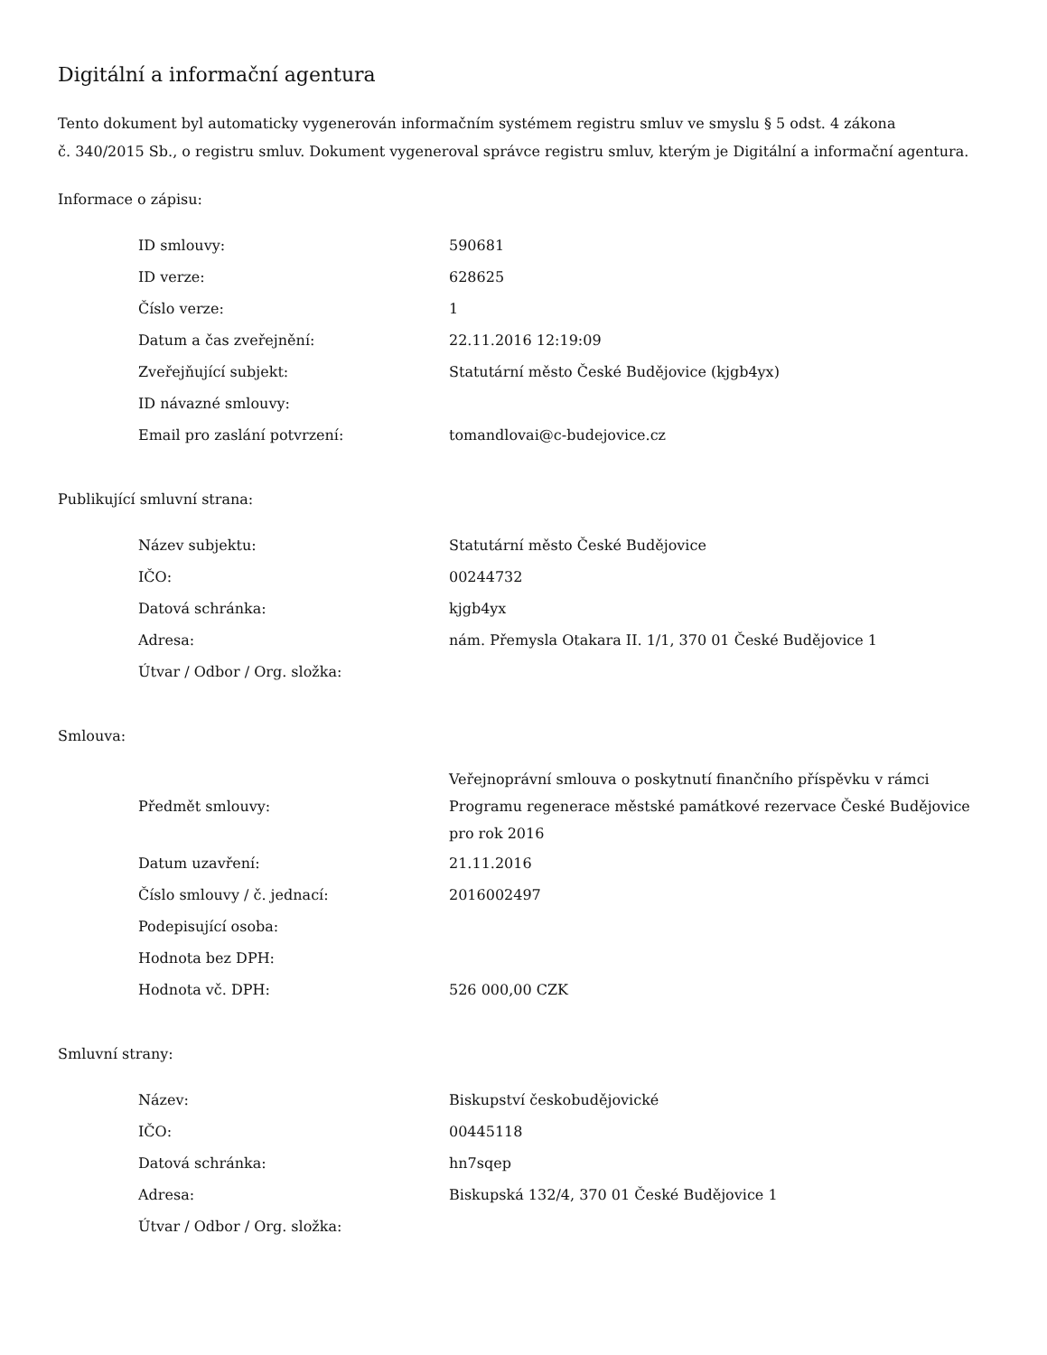Digitální a informační agentura
Tento dokument byl automaticky vygenerován informačním systémem registru smluv ve smyslu § 5 odst. 4 zákona
č. 340/2015 Sb., o registru smluv. Dokument vygeneroval správce registru smluv, kterým je Digitální a informační agentura.
Informace o zápisu:
| ID smlouvy: | 590681 |
| ID verze: | 628625 |
| Číslo verze: | 1 |
| Datum a čas zveřejnění: | 22.11.2016 12:19:09 |
| Zveřejňující subjekt: | Statutární město České Budějovice (kjgb4yx) |
| ID návazné smlouvy: | |
| Email pro zaslání potvrzení: | tomandlovai@c-budejovice.cz |
Publikující smluvní strana:
| Název subjektu: | Statutární město České Budějovice |
| IČO: | 00244732 |
| Datová schránka: | kjgb4yx |
| Adresa: | nám. Přemysla Otakara II. 1/1, 370 01 České Budějovice 1 |
| Útvar / Odbor / Org. složka: | |
Smlouva:
| Předmět smlouvy: | Veřejnoprávní smlouva o poskytnutí finančního příspěvku v rámci Programu regenerace městské památkové rezervace České Budějovice pro rok 2016 |
| Datum uzavření: | 21.11.2016 |
| Číslo smlouvy / č. jednací: | 2016002497 |
| Podepisující osoba: | |
| Hodnota bez DPH: | |
| Hodnota vč. DPH: | 526 000,00 CZK |
Smluvní strany:
| Název: | Biskupství českobudějovické |
| IČO: | 00445118 |
| Datová schránka: | hn7sqep |
| Adresa: | Biskupská 132/4, 370 01 České Budějovice 1 |
| Útvar / Odbor / Org. složka: | |